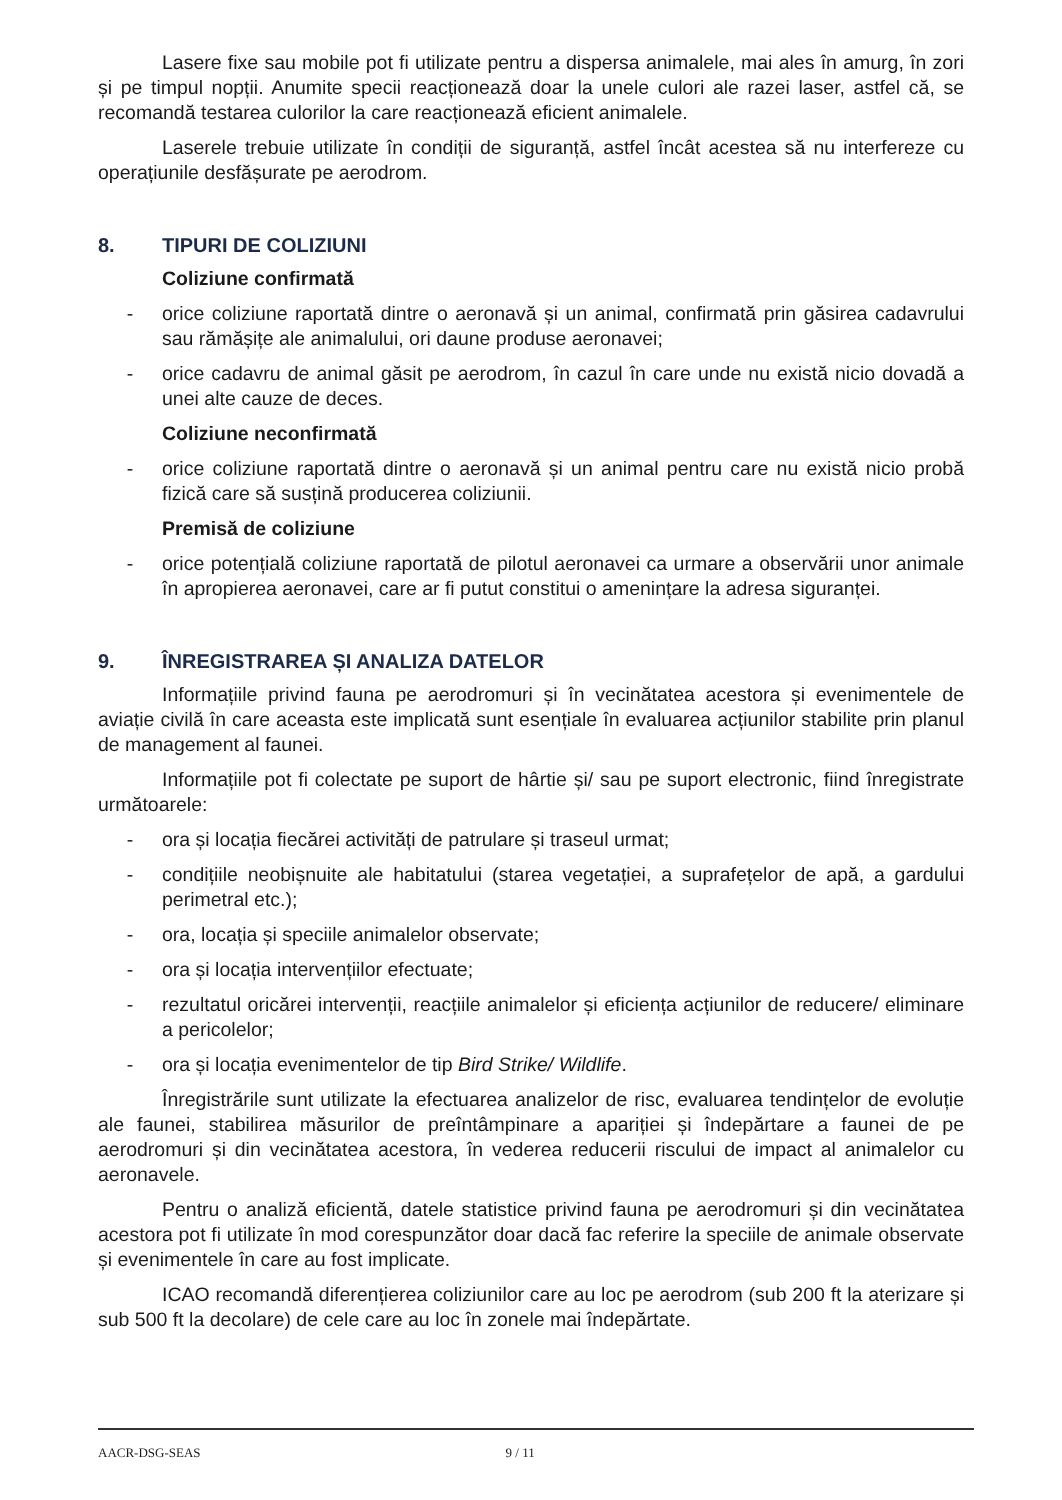Lasere fixe sau mobile pot fi utilizate pentru a dispersa animalele, mai ales în amurg, în zori și pe timpul nopții. Anumite specii reacționează doar la unele culori ale razei laser, astfel că, se recomandă testarea culorilor la care reacționează eficient animalele.
Laserele trebuie utilizate în condiții de siguranță, astfel încât acestea să nu interfereze cu operațiunile desfășurate pe aerodrom.
8. TIPURI DE COLIZIUNI
Coliziune confirmată
- orice coliziune raportată dintre o aeronavă și un animal, confirmată prin găsirea cadavrului sau rămășițe ale animalului, ori daune produse aeronavei;
- orice cadavru de animal găsit pe aerodrom, în cazul în care unde nu există nicio dovadă a unei alte cauze de deces.
Coliziune neconfirmată
- orice coliziune raportată dintre o aeronavă și un animal pentru care nu există nicio probă fizică care să susțină producerea coliziunii.
Premisă de coliziune
- orice potențială coliziune raportată de pilotul aeronavei ca urmare a observării unor animale în apropierea aeronavei, care ar fi putut constitui o amenințare la adresa siguranței.
9. ÎNREGISTRAREA ȘI ANALIZA DATELOR
Informațiile privind fauna pe aerodromuri și în vecinătatea acestora și evenimentele de aviație civilă în care aceasta este implicată sunt esențiale în evaluarea acțiunilor stabilite prin planul de management al faunei.
Informațiile pot fi colectate pe suport de hârtie și/ sau pe suport electronic, fiind înregistrate următoarele:
- ora și locația fiecărei activități de patrulare și traseul urmat;
- condițiile neobișnuite ale habitatului (starea vegetației, a suprafețelor de apă, a gardului perimetral etc.);
- ora, locația și speciile animalelor observate;
- ora și locația intervențiilor efectuate;
- rezultatul oricărei intervenții, reacțiile animalelor și eficiența acțiunilor de reducere/ eliminare a pericolelor;
- ora și locația evenimentelor de tip Bird Strike/ Wildlife.
Înregistrările sunt utilizate la efectuarea analizelor de risc, evaluarea tendințelor de evoluție ale faunei, stabilirea măsurilor de preîntâmpinare a apariției și îndepărtare a faunei de pe aerodromuri și din vecinătatea acestora, în vederea reducerii riscului de impact al animalelor cu aeronavele.
Pentru o analiză eficientă, datele statistice privind fauna pe aerodromuri și din vecinătatea acestora pot fi utilizate în mod corespunzător doar dacă fac referire la speciile de animale observate și evenimentele în care au fost implicate.
ICAO recomandă diferențierea coliziunilor care au loc pe aerodrom (sub 200 ft la aterizare și sub 500 ft la decolare) de cele care au loc în zonele mai îndepărtate.
AACR-DSG-SEAS 9 / 11